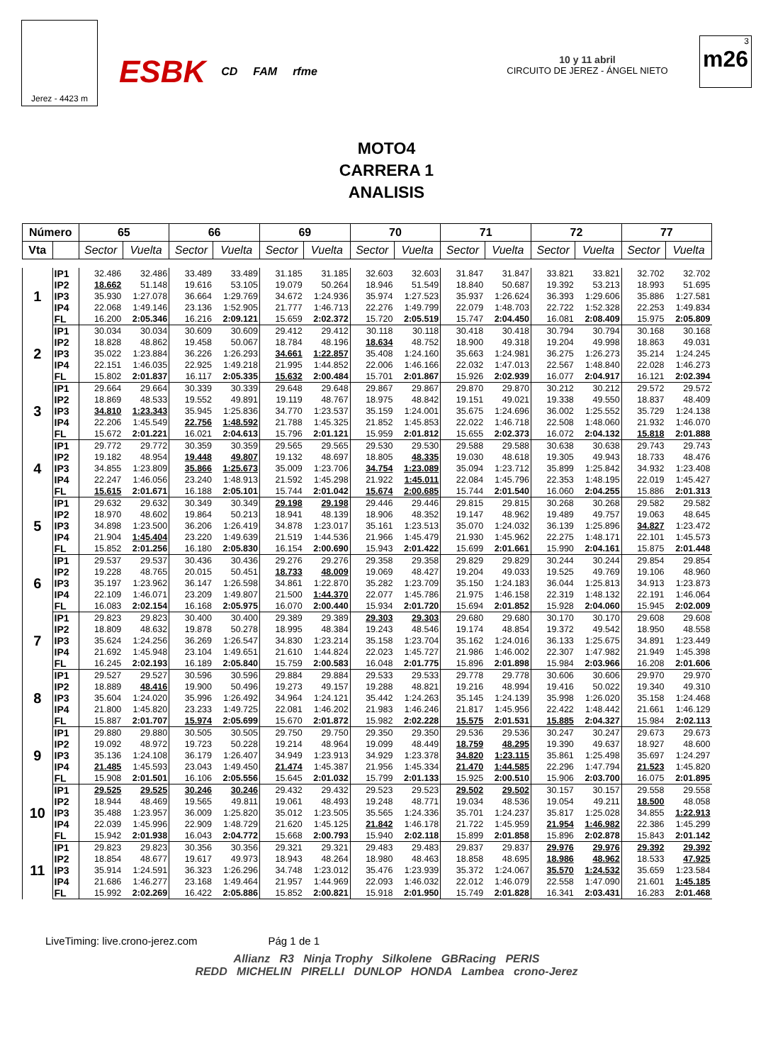Jerez - 4423 m
ESBK CD FAM rfme 10 y 11 abril
CIRCUITO DE JEREZ - ÁNGEL NIETO
3
m26
MOTO4
CARRERA 1
ANALISIS
| Número | | 65 | | 66 | | 69 | | 70 | | 71 | | 72 | | 77 | |
| --- | --- | --- | --- | --- | --- | --- | --- | --- | --- | --- | --- | --- | --- | --- | --- |
| Vta | | Sector | Vuelta | Sector | Vuelta | Sector | Vuelta | Sector | Vuelta | Sector | Vuelta | Sector | Vuelta | Sector | Vuelta |
| 1 | IP1 | 32.486 | 32.486 | 33.489 | 33.489 | 31.185 | 31.185 | 32.603 | 32.603 | 31.847 | 31.847 | 33.821 | 33.821 | 32.702 | 32.702 |
| | IP2 | 18.662 | 51.148 | 19.616 | 53.105 | 19.079 | 50.264 | 18.946 | 51.549 | 18.840 | 50.687 | 19.392 | 53.213 | 18.993 | 51.695 |
| | IP3 | 35.930 | 1:27.078 | 36.664 | 1:29.769 | 34.672 | 1:24.936 | 35.974 | 1:27.523 | 35.937 | 1:26.624 | 36.393 | 1:29.606 | 35.886 | 1:27.581 |
| | IP4 | 22.068 | 1:49.146 | 23.136 | 1:52.905 | 21.777 | 1:46.713 | 22.276 | 1:49.799 | 22.079 | 1:48.703 | 22.722 | 1:52.328 | 22.253 | 1:49.834 |
| | FL | 16.200 | 2:05.346 | 16.216 | 2:09.121 | 15.659 | 2:02.372 | 15.720 | 2:05.519 | 15.747 | 2:04.450 | 16.081 | 2:08.409 | 15.975 | 2:05.809 |
| 2 | IP1 | 30.034 | 30.034 | 30.609 | 30.609 | 29.412 | 29.412 | 30.118 | 30.118 | 30.418 | 30.418 | 30.794 | 30.794 | 30.168 | 30.168 |
| | IP2 | 18.828 | 48.862 | 19.458 | 50.067 | 18.784 | 48.196 | 18.634 | 48.752 | 18.900 | 49.318 | 19.204 | 49.998 | 18.863 | 49.031 |
| | IP3 | 35.022 | 1:23.884 | 36.226 | 1:26.293 | 34.661 | 1:22.857 | 35.408 | 1:24.160 | 35.663 | 1:24.981 | 36.275 | 1:26.273 | 35.214 | 1:24.245 |
| | IP4 | 22.151 | 1:46.035 | 22.925 | 1:49.218 | 21.995 | 1:44.852 | 22.006 | 1:46.166 | 22.032 | 1:47.013 | 22.567 | 1:48.840 | 22.028 | 1:46.273 |
| | FL | 15.802 | 2:01.837 | 16.117 | 2:05.335 | 15.632 | 2:00.484 | 15.701 | 2:01.867 | 15.926 | 2:02.939 | 16.077 | 2:04.917 | 16.121 | 2:02.394 |
| 3 | IP1 | 29.664 | 29.664 | 30.339 | 30.339 | 29.648 | 29.648 | 29.867 | 29.867 | 29.870 | 29.870 | 30.212 | 30.212 | 29.572 | 29.572 |
| | IP2 | 18.869 | 48.533 | 19.552 | 49.891 | 19.119 | 48.767 | 18.975 | 48.842 | 19.151 | 49.021 | 19.338 | 49.550 | 18.837 | 48.409 |
| | IP3 | 34.810 | 1:23.343 | 35.945 | 1:25.836 | 34.770 | 1:23.537 | 35.159 | 1:24.001 | 35.675 | 1:24.696 | 36.002 | 1:25.552 | 35.729 | 1:24.138 |
| | IP4 | 22.206 | 1:45.549 | 22.756 | 1:48.592 | 21.788 | 1:45.325 | 21.852 | 1:45.853 | 22.022 | 1:46.718 | 22.508 | 1:48.060 | 21.932 | 1:46.070 |
| | FL | 15.672 | 2:01.221 | 16.021 | 2:04.613 | 15.796 | 2:01.121 | 15.959 | 2:01.812 | 15.655 | 2:02.373 | 16.072 | 2:04.132 | 15.818 | 2:01.888 |
| 4 | IP1 | 29.772 | 29.772 | 30.359 | 30.359 | 29.565 | 29.565 | 29.530 | 29.530 | 29.588 | 29.588 | 30.638 | 30.638 | 29.743 | 29.743 |
| | IP2 | 19.182 | 48.954 | 19.448 | 49.807 | 19.132 | 48.697 | 18.805 | 48.335 | 19.030 | 48.618 | 19.305 | 49.943 | 18.733 | 48.476 |
| | IP3 | 34.855 | 1:23.809 | 35.866 | 1:25.673 | 35.009 | 1:23.706 | 34.754 | 1:23.089 | 35.094 | 1:23.712 | 35.899 | 1:25.842 | 34.932 | 1:23.408 |
| | IP4 | 22.247 | 1:46.056 | 23.240 | 1:48.913 | 21.592 | 1:45.298 | 21.922 | 1:45.011 | 22.084 | 1:45.796 | 22.353 | 1:48.195 | 22.019 | 1:45.427 |
| | FL | 15.615 | 2:01.671 | 16.188 | 2:05.101 | 15.744 | 2:01.042 | 15.674 | 2:00.685 | 15.744 | 2:01.540 | 16.060 | 2:04.255 | 15.886 | 2:01.313 |
| 5 | IP1 | 29.632 | 29.632 | 30.349 | 30.349 | 29.198 | 29.198 | 29.446 | 29.446 | 29.815 | 29.815 | 30.268 | 30.268 | 29.582 | 29.582 |
| | IP2 | 18.970 | 48.602 | 19.864 | 50.213 | 18.941 | 48.139 | 18.906 | 48.352 | 19.147 | 48.962 | 19.489 | 49.757 | 19.063 | 48.645 |
| | IP3 | 34.898 | 1:23.500 | 36.206 | 1:26.419 | 34.878 | 1:23.017 | 35.161 | 1:23.513 | 35.070 | 1:24.032 | 36.139 | 1:25.896 | 34.827 | 1:23.472 |
| | IP4 | 21.904 | 1:45.404 | 23.220 | 1:49.639 | 21.519 | 1:44.536 | 21.966 | 1:45.479 | 21.930 | 1:45.962 | 22.275 | 1:48.171 | 22.101 | 1:45.573 |
| | FL | 15.852 | 2:01.256 | 16.180 | 2:05.830 | 16.154 | 2:00.690 | 15.943 | 2:01.422 | 15.699 | 2:01.661 | 15.990 | 2:04.161 | 15.875 | 2:01.448 |
| 6 | IP1 | 29.537 | 29.537 | 30.436 | 30.436 | 29.276 | 29.276 | 29.358 | 29.358 | 29.829 | 29.829 | 30.244 | 30.244 | 29.854 | 29.854 |
| | IP2 | 19.228 | 48.765 | 20.015 | 50.451 | 18.733 | 48.009 | 19.069 | 48.427 | 19.204 | 49.033 | 19.525 | 49.769 | 19.106 | 48.960 |
| | IP3 | 35.197 | 1:23.962 | 36.147 | 1:26.598 | 34.861 | 1:22.870 | 35.282 | 1:23.709 | 35.150 | 1:24.183 | 36.044 | 1:25.813 | 34.913 | 1:23.873 |
| | IP4 | 22.109 | 1:46.071 | 23.209 | 1:49.807 | 21.500 | 1:44.370 | 22.077 | 1:45.786 | 21.975 | 1:46.158 | 22.319 | 1:48.132 | 22.191 | 1:46.064 |
| | FL | 16.083 | 2:02.154 | 16.168 | 2:05.975 | 16.070 | 2:00.440 | 15.934 | 2:01.720 | 15.694 | 2:01.852 | 15.928 | 2:04.060 | 15.945 | 2:02.009 |
| 7 | IP1 | 29.823 | 29.823 | 30.400 | 30.400 | 29.389 | 29.389 | 29.303 | 29.303 | 29.680 | 29.680 | 30.170 | 30.170 | 29.608 | 29.608 |
| | IP2 | 18.809 | 48.632 | 19.878 | 50.278 | 18.995 | 48.384 | 19.243 | 48.546 | 19.174 | 48.854 | 19.372 | 49.542 | 18.950 | 48.558 |
| | IP3 | 35.624 | 1:24.256 | 36.269 | 1:26.547 | 34.830 | 1:23.214 | 35.158 | 1:23.704 | 35.162 | 1:24.016 | 36.133 | 1:25.675 | 34.891 | 1:23.449 |
| | IP4 | 21.692 | 1:45.948 | 23.104 | 1:49.651 | 21.610 | 1:44.824 | 22.023 | 1:45.727 | 21.986 | 1:46.002 | 22.307 | 1:47.982 | 21.949 | 1:45.398 |
| | FL | 16.245 | 2:02.193 | 16.189 | 2:05.840 | 15.759 | 2:00.583 | 16.048 | 2:01.775 | 15.896 | 2:01.898 | 15.984 | 2:03.966 | 16.208 | 2:01.606 |
| 8 | IP1 | 29.527 | 29.527 | 30.596 | 30.596 | 29.884 | 29.884 | 29.533 | 29.533 | 29.778 | 29.778 | 30.606 | 30.606 | 29.970 | 29.970 |
| | IP2 | 18.889 | 48.416 | 19.900 | 50.496 | 19.273 | 49.157 | 19.288 | 48.821 | 19.216 | 48.994 | 19.416 | 50.022 | 19.340 | 49.310 |
| | IP3 | 35.604 | 1:24.020 | 35.996 | 1:26.492 | 34.964 | 1:24.121 | 35.442 | 1:24.263 | 35.145 | 1:24.139 | 35.998 | 1:26.020 | 35.158 | 1:24.468 |
| | IP4 | 21.800 | 1:45.820 | 23.233 | 1:49.725 | 22.081 | 1:46.202 | 21.983 | 1:46.246 | 21.817 | 1:45.956 | 22.422 | 1:48.442 | 21.661 | 1:46.129 |
| | FL | 15.887 | 2:01.707 | 15.974 | 2:05.699 | 15.670 | 2:01.872 | 15.982 | 2:02.228 | 15.575 | 2:01.531 | 15.885 | 2:04.327 | 15.984 | 2:02.113 |
| 9 | IP1 | 29.880 | 29.880 | 30.505 | 30.505 | 29.750 | 29.750 | 29.350 | 29.350 | 29.536 | 29.536 | 30.247 | 30.247 | 29.673 | 29.673 |
| | IP2 | 19.092 | 48.972 | 19.723 | 50.228 | 19.214 | 48.964 | 19.099 | 48.449 | 18.759 | 48.295 | 19.390 | 49.637 | 18.927 | 48.600 |
| | IP3 | 35.136 | 1:24.108 | 36.179 | 1:26.407 | 34.949 | 1:23.913 | 34.929 | 1:23.378 | 34.820 | 1:23.115 | 35.861 | 1:25.498 | 35.697 | 1:24.297 |
| | IP4 | 21.485 | 1:45.593 | 23.043 | 1:49.450 | 21.474 | 1:45.387 | 21.956 | 1:45.334 | 21.470 | 1:44.585 | 22.296 | 1:47.794 | 21.523 | 1:45.820 |
| | FL | 15.908 | 2:01.501 | 16.106 | 2:05.556 | 15.645 | 2:01.032 | 15.799 | 2:01.133 | 15.925 | 2:00.510 | 15.906 | 2:03.700 | 16.075 | 2:01.895 |
| 10 | IP1 | 29.525 | 29.525 | 30.246 | 30.246 | 29.432 | 29.432 | 29.523 | 29.523 | 29.502 | 29.502 | 30.157 | 30.157 | 29.558 | 29.558 |
| | IP2 | 18.944 | 48.469 | 19.565 | 49.811 | 19.061 | 48.493 | 19.248 | 48.771 | 19.034 | 48.536 | 19.054 | 49.211 | 18.500 | 48.058 |
| | IP3 | 35.488 | 1:23.957 | 36.009 | 1:25.820 | 35.012 | 1:23.505 | 35.565 | 1:24.336 | 35.701 | 1:24.237 | 35.817 | 1:25.028 | 34.855 | 1:22.913 |
| | IP4 | 22.039 | 1:45.996 | 22.909 | 1:48.729 | 21.620 | 1:45.125 | 21.842 | 1:46.178 | 21.722 | 1:45.959 | 21.954 | 1:46.982 | 22.386 | 1:45.299 |
| | FL | 15.942 | 2:01.938 | 16.043 | 2:04.772 | 15.668 | 2:00.793 | 15.940 | 2:02.118 | 15.899 | 2:01.858 | 15.896 | 2:02.878 | 15.843 | 2:01.142 |
| 11 | IP1 | 29.823 | 29.823 | 30.356 | 30.356 | 29.321 | 29.321 | 29.483 | 29.483 | 29.837 | 29.837 | 29.976 | 29.976 | 29.392 | 29.392 |
| | IP2 | 18.854 | 48.677 | 19.617 | 49.973 | 18.943 | 48.264 | 18.980 | 48.463 | 18.858 | 48.695 | 18.986 | 48.962 | 18.533 | 47.925 |
| | IP3 | 35.914 | 1:24.591 | 36.323 | 1:26.296 | 34.748 | 1:23.012 | 35.476 | 1:23.939 | 35.372 | 1:24.067 | 35.570 | 1:24.532 | 35.659 | 1:23.584 |
| | IP4 | 21.686 | 1:46.277 | 23.168 | 1:49.464 | 21.957 | 1:44.969 | 22.093 | 1:46.032 | 22.012 | 1:46.079 | 22.558 | 1:47.090 | 21.601 | 1:45.185 |
| | FL | 15.992 | 2:02.269 | 16.422 | 2:05.886 | 15.852 | 2:00.821 | 15.918 | 2:01.950 | 15.749 | 2:01.828 | 16.341 | 2:03.431 | 16.283 | 2:01.468 |
LiveTiming: live.crono-jerez.com Pág 1 de 1
Allianz R3 Ninja Trophy Silkolene GBRacing PERIS
REDD MICHELIN PIRELLI DUNLOP HONDA Lambea crono-Jerez